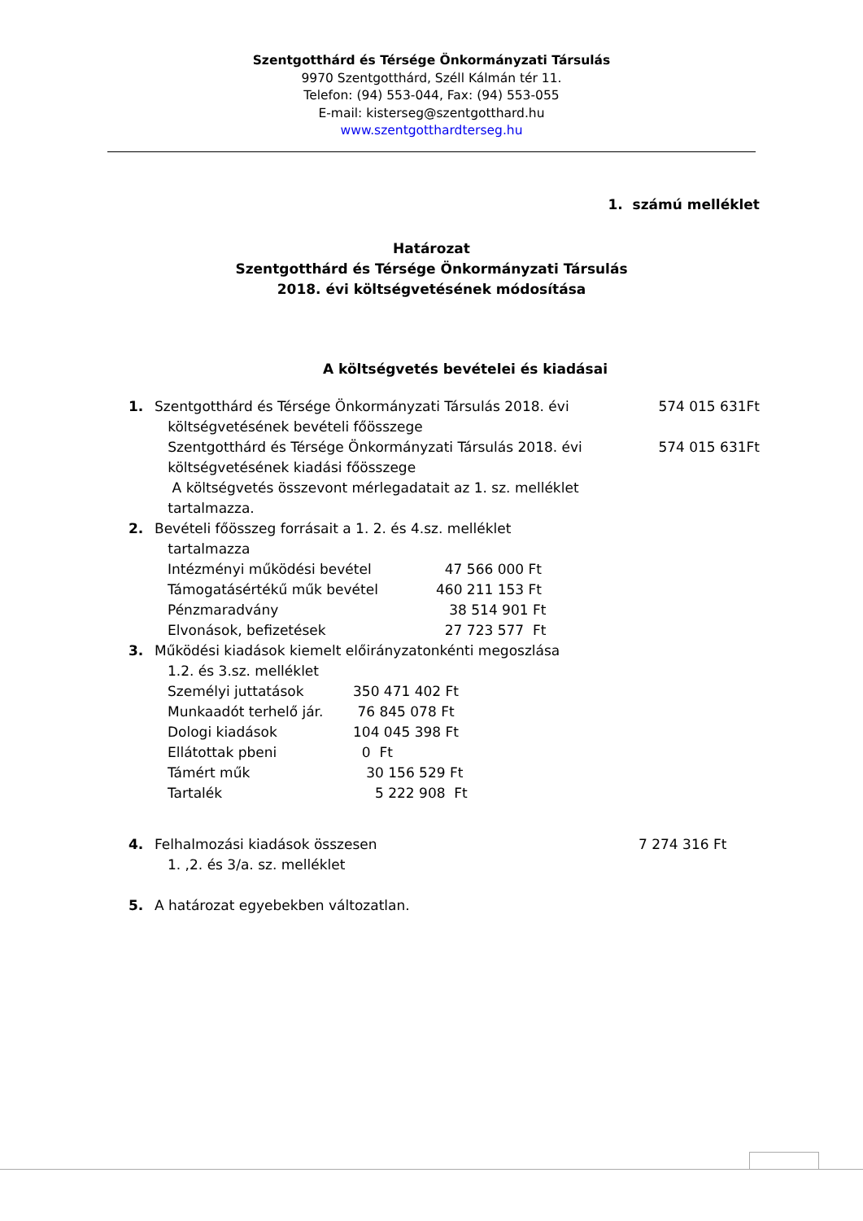Szentgotthárd és Térsége Önkormányzati Társulás
9970 Szentgotthárd, Széll Kálmán tér 11.
Telefon: (94) 553-044, Fax: (94) 553-055
E-mail: kisterseg@szentgotthard.hu
www.szentgotthardterseg.hu
1. számú melléklet
Határozat
Szentgotthárd és Térsége Önkormányzati Társulás
2018. évi költségvetésének módosítása
A költségvetés bevételei és kiadásai
1. Szentgotthárd és Térsége Önkormányzati Társulás 2018. évi
költségvetésének bevételi főösszege 574 015 631Ft
Szentgotthárd és Térsége Önkormányzati Társulás 2018. évi
költségvetésének kiadási főösszege 574 015 631Ft
A költségvetés összevont mérlegadatait az 1. sz. melléklet
tartalmazza.
2. Bevételi főösszeg forrásait a 1. 2. és 4.sz. melléklet
tartalmazza
Intézményi működési bevétel 47 566 000 Ft
Támogatásértékű műk bevétel 460 211 153 Ft
Pénzmaradvány 38 514 901 Ft
Elvonások, befizetések 27 723 577 Ft
3. Működési kiadások kiemelt előirányzatonkénti megoszlása
1.2. és 3.sz. melléklet
Személyi juttatások 350 471 402 Ft
Munkaadót terhelő jár. 76 845 078 Ft
Dologi kiadások 104 045 398 Ft
Ellátottak pbeni 0 Ft
Támért műk 30 156 529 Ft
Tartalék 5 222 908 Ft
4. Felhalmozási kiadások összesen 7 274 316 Ft
1. ,2. és 3/a. sz. melléklet
5. A határozat egyebekben változatlan.